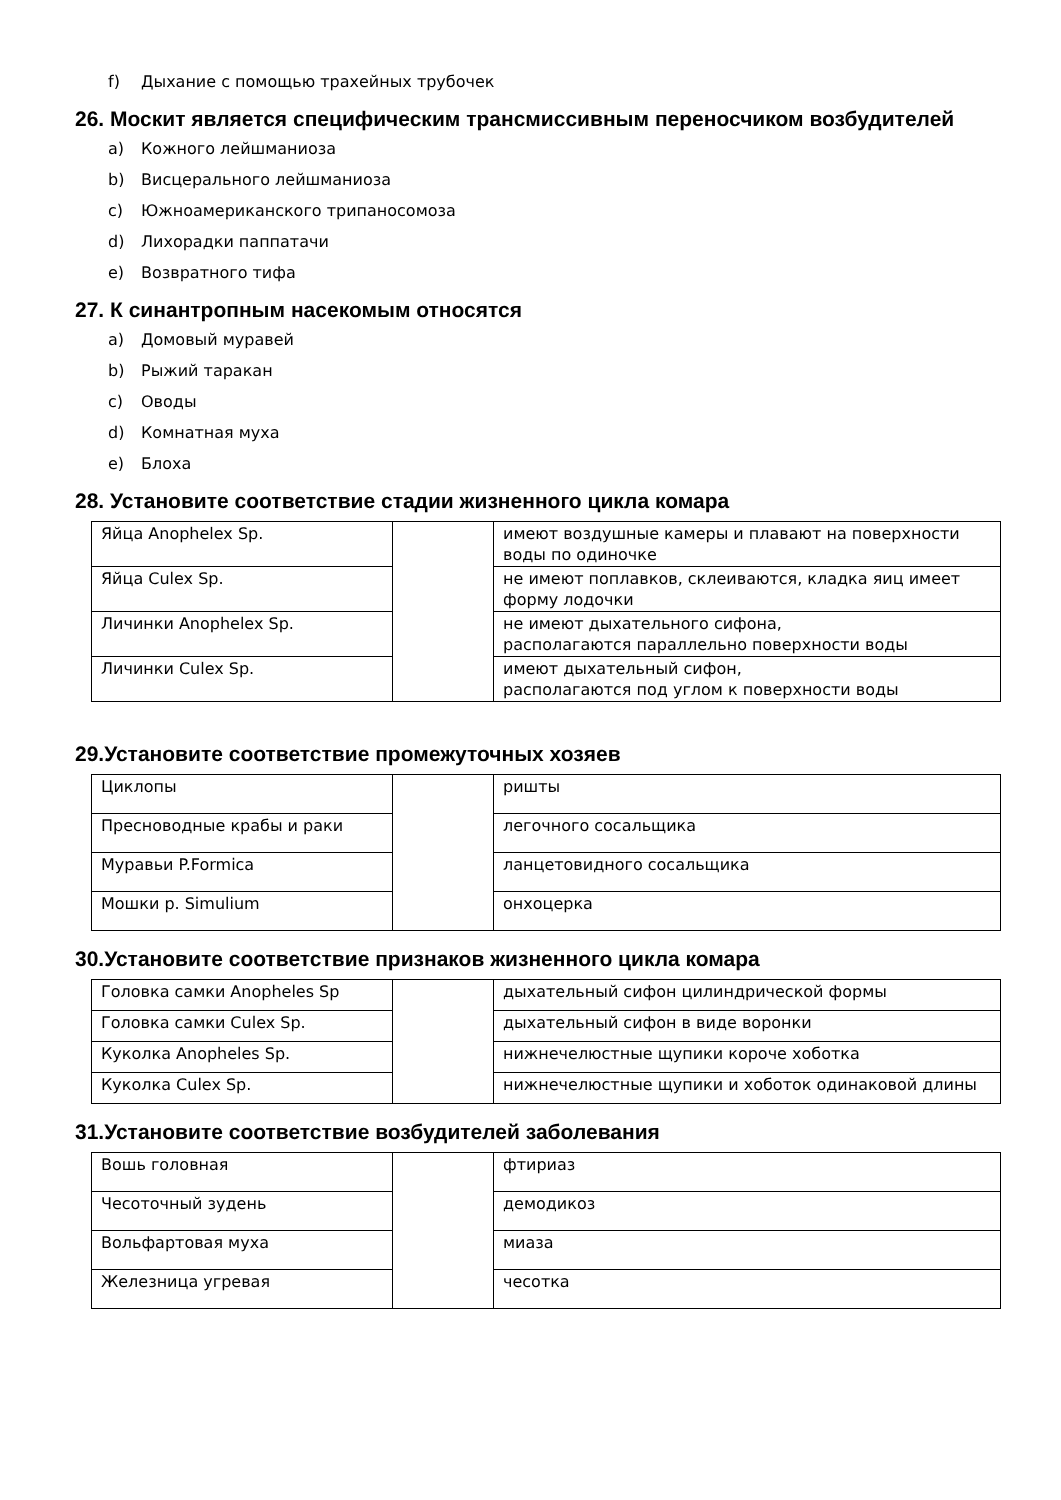f) Дыхание с помощью трахейных трубочек
26. Москит является специфическим трансмиссивным переносчиком возбудителей
a) Кожного лейшманиоза
b) Висцерального лейшманиоза
c) Южноамериканского трипаносомоза
d) Лихорадки паппатачи
e) Возвратного тифа
27. К синантропным насекомым относятся
a) Домовый муравей
b) Рыжий таракан
c) Оводы
d) Комнатная муха
e) Блоха
28. Установите соответствие стадии жизненного цикла комара
| Яйца Anophelex Sp. | | имеют воздушные камеры и плавают на поверхности воды по одиночке |
| Яйца Culex Sp. | | не имеют поплавков, склеиваются, кладка яиц имеет форму лодочки |
| Личинки Anophelex Sp. | | не имеют дыхательного сифона, располагаются параллельно поверхности воды |
| Личинки Culex Sp. | | имеют дыхательный сифон, располагаются под углом к поверхности воды |
29.Установите соответствие промежуточных хозяев
| Циклопы | | ришты |
| Пресноводные крабы и раки | | легочного сосальщика |
| Муравьи P.Formica | | ланцетовидного сосальщика |
| Мошки р. Simulium | | онхоцерка |
30.Установите соответствие признаков жизненного цикла комара
| Головка самки Anopheles Sp | | дыхательный сифон цилиндрической формы |
| Головка самки Culex Sp. | | дыхательный сифон в виде воронки |
| Куколка Anopheles Sp. | | нижнечелюстные щупики короче хоботка |
| Куколка Culex Sp. | | нижнечелюстные щупики и хоботок одинаковой длины |
31.Установите соответствие возбудителей заболевания
| Вошь головная | | фтириаз |
| Чесоточный зудень | | демодикоз |
| Вольфартовая муха | | миаза |
| Железница угревая | | чесотка |